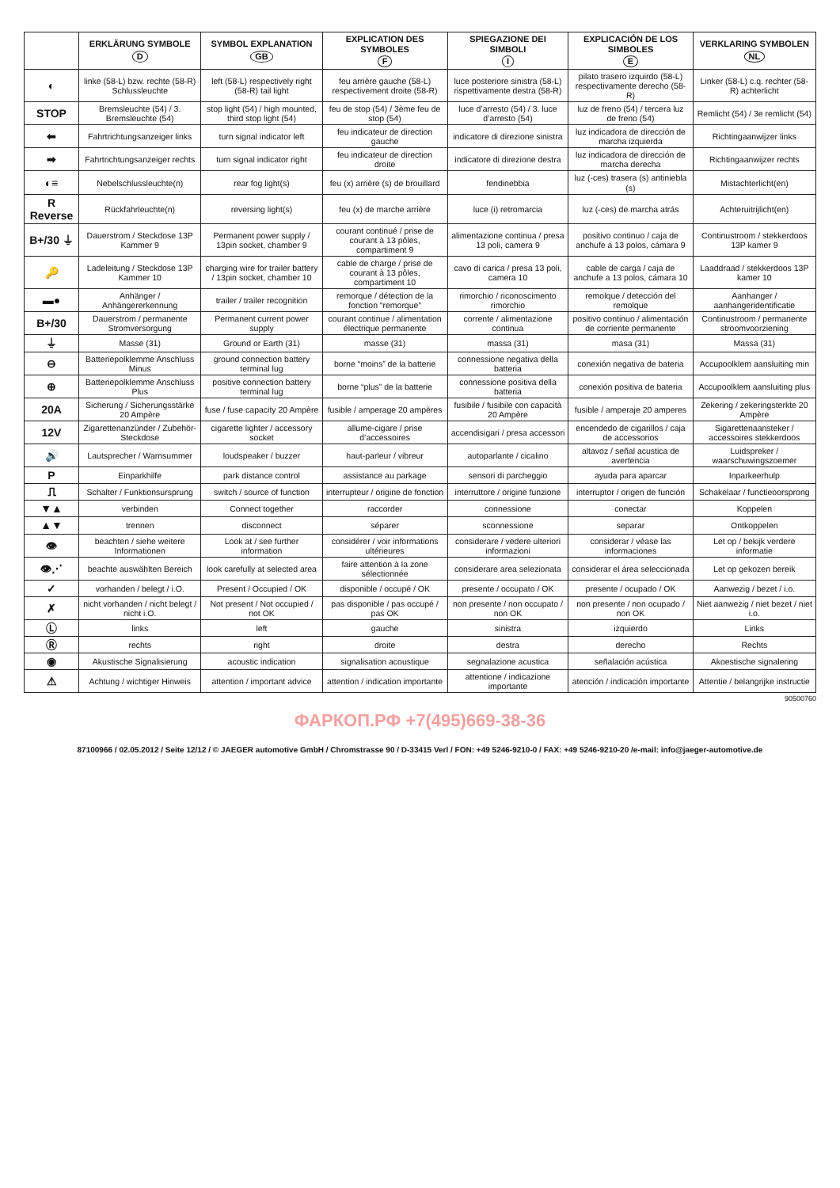| | ERKLÄRUNG SYMBOLE D | SYMBOL EXPLANATION GB | EXPLICATION DES SYMBOLES F | SPIEGAZIONE DEI SIMBOLI I | EXPLICACIÓN DE LOS SIMBOLES E | VERKLARING SYMBOLEN NL |
| --- | --- | --- | --- | --- | --- | --- |
| ◐ | linke (58-L) bzw. rechte (58-R) Schlussleuchte | left (58-L) respectively right (58-R) tail light | feu arrière gauche (58-L) respectivement droite (58-R) | luce posteriore sinistra (58-L) rispettivamente destra (58-R) | pilato trasero izquirdo (58-L) respectivamente derecho (58-R) | Linker (58-L) c.q. rechter (58-R) achterlicht |
| STOP | Bremsleuchte (54) / 3. Bremsleuchte (54) | stop light (54) / high mounted, third stop light (54) | feu de stop (54) / 3ème feu de stop (54) | luce d’arresto (54) / 3. luce d’arresto (54) | luz de freno (54) / tercera luz de freno (54) | Remlicht (54) / 3e remlicht (54) |
| ⬅ | Fahrtrichtungsanzeiger links | turn signal indicator left | feu indicateur de direction gauche | indicatore di direzione sinistra | luz indicadora de dirección de marcha izquierda | Richtingaanwijzer links |
| ➡ | Fahrtrichtungsanzeiger rechts | turn signal indicator right | feu indicateur de direction droite | indicatore di direzione destra | luz indicadora de dirección de marcha derecha | Richtingaanwijzer rechts |
| ◐≡ | Nebelschlussleuchte(n) | rear fog light(s) | feu (x) arrière (s) de brouillard | fendinebbia | luz (-ces) trasera (s) antiniebla (s) | Mistachterlicht(en) |
| R Reverse | Rückfahrleuchte(n) | reversing light(s) | feu (x) de marche arrière | luce (i) retromarcia | luz (-ces) de marcha atrás | Achteruitrijlicht(en) |
| B+/30 ⏚ | Dauerstrom / Steckdose 13P Kammer 9 | Permanent power supply / 13pin socket, chamber 9 | courant continué / prise de courant à 13 pôles, compartiment 9 | alimentazione continua / presa 13 poli, camera 9 | positivo continuo / caja de anchufe a 13 polos, cámara 9 | Continustroom / stekkerdoos 13P kamer 9 |
| 🔑 | Ladeleitung / Steckdose 13P Kammer 10 | charging wire for trailer battery / 13pin socket, chamber 10 | cable de charge / prise de courant à 13 pôles, compartiment 10 | cavo di carica / presa 13 poli, camera 10 | cable de carga / caja de anchufe a 13 polos, cámara 10 | Laaddraad / stekkerdoos 13P kamer 10 |
| ▬● | Anhänger / Anhängererkennung | trailer / trailer recognition | remorque / détection de la fonction “remorque” | rimorchio / riconoscimento rimorchio | remolque / detección del remolque | Aanhanger / aanhangeridentificatie |
| B+/30 | Dauerstrom / permanente Stromversorgung | Permanent current power supply | courant continue / alimentation électrique permanente | corrente / alimentazione continua | positivo continuo / alimentación de corriente permanente | Continustroom / permanente stroomvoorziening |
| ⏚ | Masse (31) | Ground or Earth (31) | masse (31) | massa (31) | masa (31) | Massa (31) |
| ⊖ | Batteriepolklemme Anschluss Minus | ground connection battery terminal lug | borne “moins” de la batterie | connessione negativa della batteria | conexión negativa de bateria | Accupoolklem aansluiting min |
| ⊕ | Batteriepolklemme Anschluss Plus | positive connection battery terminal lug | borne “plus” de la batterie | connessione positiva della batteria | conexión positiva de bateria | Accupoolklem aansluiting plus |
| 20A | Sicherung / Sicherungsstärke 20 Ampère | fuse / fuse capacity 20 Ampère | fusible / amperage 20 ampères | fusibile / fusibile con capacità 20 Ampère | fusible / amperaje 20 amperes | Zekering / zekeringsterkte 20 Ampère |
| 12V | Zigarettenanzünder / Zubehör-Steckdose | cigarette lighter / accessory socket | allume-cigare / prise d’accessoires | accendisigari / presa accessori | encendedo de cigarillos / caja de accessorios | Sigarettenaansteker / accessoires stekkerdoos |
| 🔊 | Lautsprecher / Warnsummer | loudspeaker / buzzer | haut-parleur / vibreur | autoparlante / cicalino | altavoz / señal acustica de avertencia | Luidspreker / waarschuwingszoemer |
| P | Einparkhilfe | park distance control | assistance au parkage | sensori di parcheggio | ayuda para aparcar | Inparkeerhulp |
| ⎍ | Schalter / Funktionsursprung | switch / source of function | interrupteur / origine de fonction | interruttore / origine funzione | interruptor / origen de función | Schakelaar / functieoorsprong |
| ▼▲ | verbinden | Connect together | raccorder | connessione | conectar | Koppelen |
| ▲▼ | trennen | disconnect | séparer | sconnessione | separar | Ontkoppelen |
| 👁 | beachten / siehe weitere Informationen | Look at / see further information | considérer / voir informations ultérieures | considerare / vedere ulteriori informazioni | considerar / véase las informaciones | Let op / bekijk verdere informatie |
| 👁⋰ | beachte auswählten Bereich | look carefully at selected area | faire attention à la zone sélectionnée | considerare area selezionata | considerar el área seleccionada | Let op gekozen bereik |
| ✓ | vorhanden / belegt / i.O. | Present / Occupied / OK | disponible / occupé / OK | presente / occupato / OK | presente / ocupado / OK | Aanwezig / bezet / i.o. |
| ✗ | nicht vorhanden / nicht belegt / nicht i.O. | Not present / Not occupied / not OK | pas disponible / pas occupé / pas OK | non presente / non occupato / non OK | non presente / non ocupado / non OK | Niet aanwezig / niet bezet / niet i.o. |
| Ⓛ | links | left | gauche | sinistra | izquierdo | Links |
| Ⓡ | rechts | right | droite | destra | derecho | Rechts |
| ◉ | Akustische Signalisierung | acoustic indication | signalisation acoustique | segnalazione acustica | señalación acústica | Akoestische signalering |
| ⚠ | Achtung / wichtiger Hinweis | attention / important advice | attention / indication importante | attentione / indicazione importante | atención / indicación importante | Attentie / belangrijke instructie |
90500760
ФАРКОП.РФ +7(495)669-38-36
87100966 / 02.05.2012 / Seite 12/12 / © JAEGER automotive GmbH / Chromstrasse 90 / D-33415 Verl / FON: +49 5246-9210-0 / FAX: +49 5246-9210-20 /e-mail: info@jaeger-automotive.de